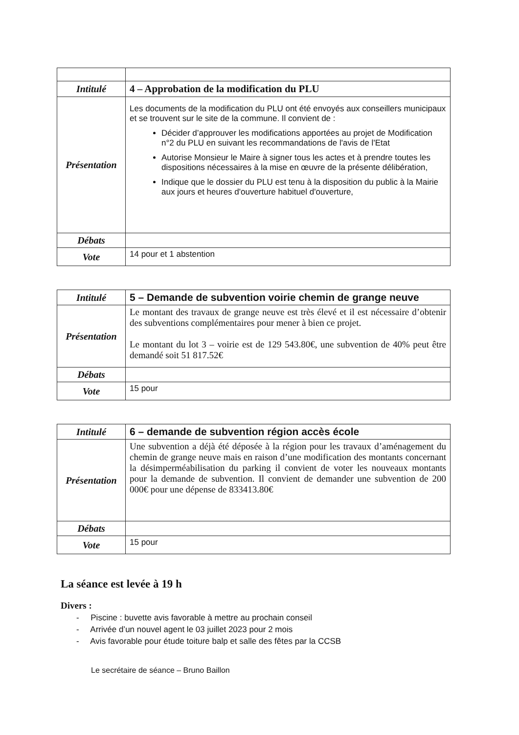| Intitulé | 4 – Approbation de la modification du PLU |
| Présentation | Les documents de la modification du PLU ont été envoyés aux conseillers municipaux et se trouvent sur le site de la commune. Il convient de : Décider d’approuver les modifications apportées au projet de Modification n°2 du PLU en suivant les recommandations de l'avis de l'Etat Autorise Monsieur le Maire à signer tous les actes et à prendre toutes les dispositions nécessaires à la mise en œuvre de la présente délibération, Indique que le dossier du PLU est tenu à la disposition du public à la Mairie aux jours et heures d'ouverture habituel d'ouverture, |
| Débats | |
| Vote | 14 pour et 1 abstention |
| Intitulé | 5 – Demande de subvention voirie chemin de grange neuve |
| Présentation | Le montant des travaux de grange neuve est très élevé et il est nécessaire d’obtenir des subventions complémentaires pour mener à bien ce projet. Le montant du lot 3 – voirie est de 129 543.80€, une subvention de 40% peut être demandé soit 51 817.52€ |
| Débats | |
| Vote | 15 pour |
| Intitulé | 6 – demande de subvention région accès école |
| Présentation | Une subvention a déjà été déposée à la région pour les travaux d’aménagement du chemin de grange neuve mais en raison d’une modification des montants concernant la désimperméabilisation du parking il convient de voter les nouveaux montants pour la demande de subvention. Il convient de demander une subvention de 200 000€ pour une dépense de 833413.80€ |
| Débats | |
| Vote | 15 pour |
La séance est levée à 19 h
Divers :
- Piscine : buvette avis favorable à mettre au prochain conseil
- Arrivée d’un nouvel agent le 03 juillet 2023 pour 2 mois
- Avis favorable pour étude toiture balp et salle des fêtes par la CCSB
Le secrétaire de séance – Bruno Baillon